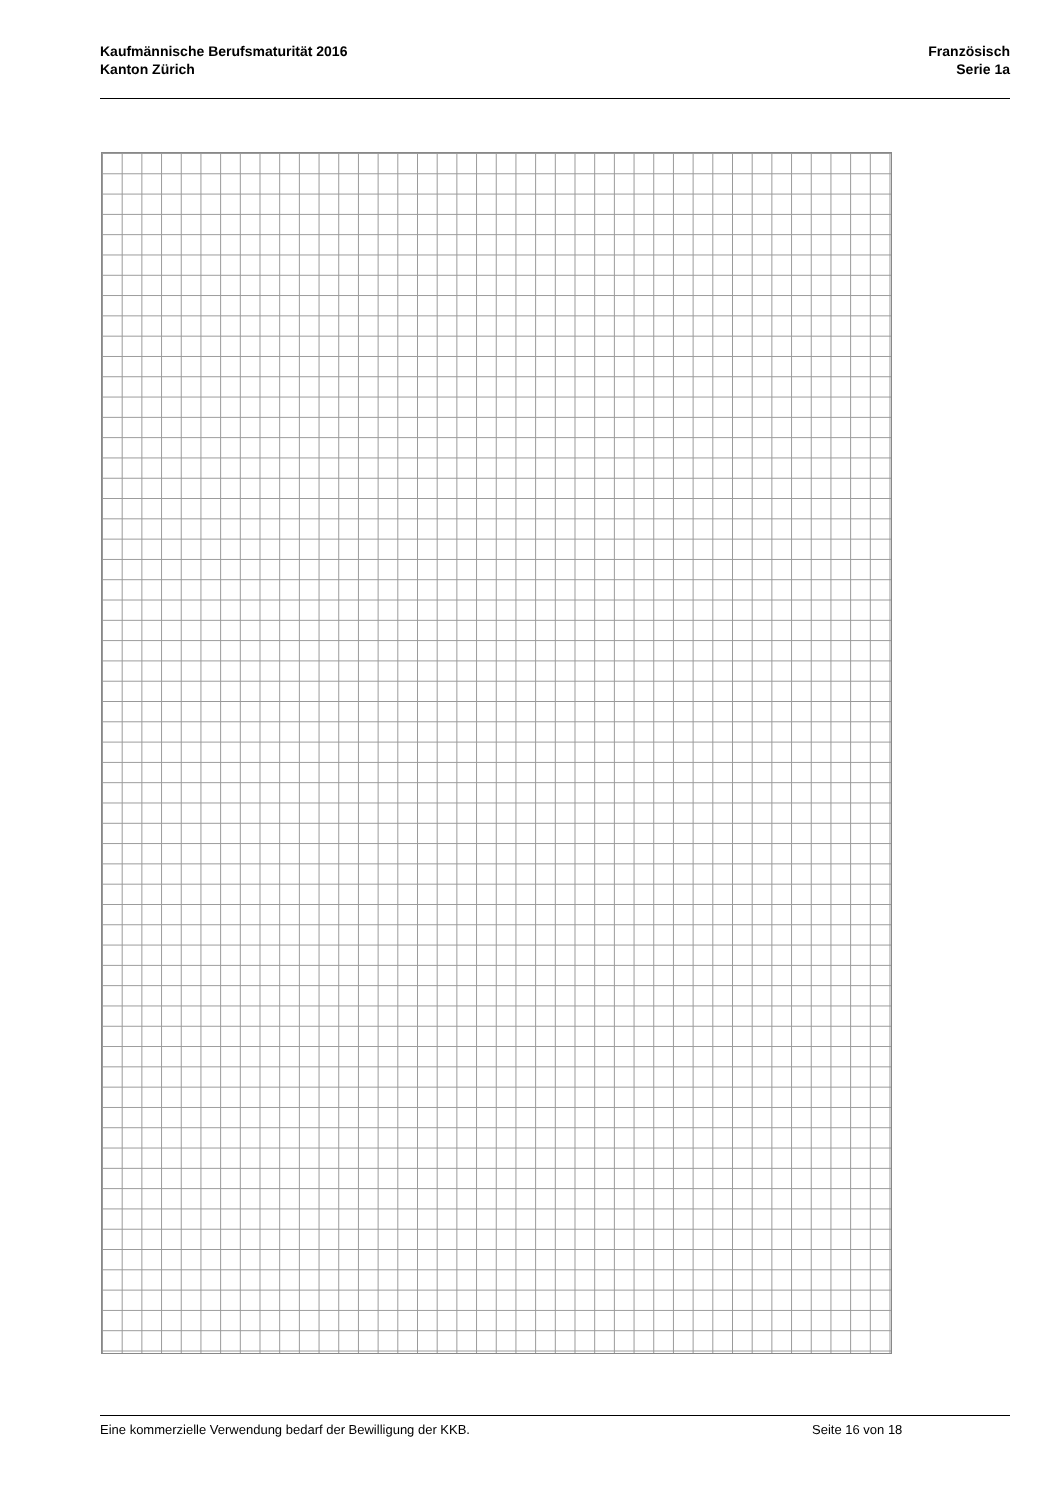Kaufmännische Berufsmaturität 2016
Kanton Zürich
Französisch
Serie 1a
Eine kommerzielle Verwendung bedarf der Bewilligung der KKB. Seite 16 von 18